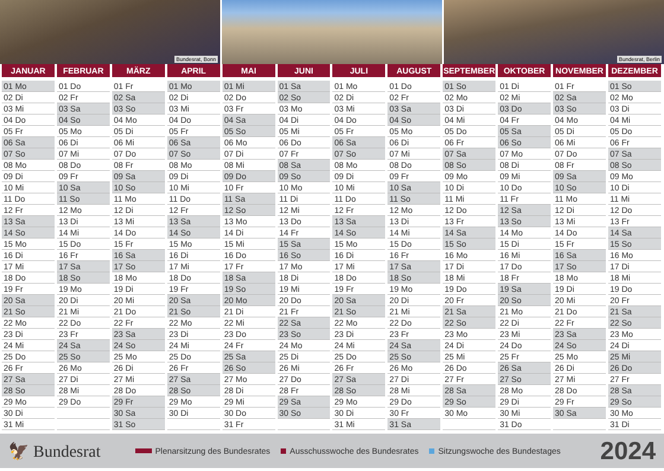Bundesrat, Bonn Bundesrat, Berlin
| JANUAR | FEBRUAR | MÄRZ | APRIL | MAI | JUNI | JULI | AUGUST | SEPTEMBER | OKTOBER | NOVEMBER | DEZEMBER |
| --- | --- | --- | --- | --- | --- | --- | --- | --- | --- | --- | --- |
| 01 Mo | 01 Do | 01 Fr | 01 Mo | 01 Mi | 01 Sa | 01 Mo | 01 Do | 01 So | 01 Di | 01 Fr | 01 So |
| 02 Di | 02 Fr | 02 Sa | 02 Di | 02 Do | 02 So | 02 Di | 02 Fr | 02 Mo | 02 Mi | 02 Sa | 02 Mo |
| 03 Mi | 03 Sa | 03 So | 03 Mi | 03 Fr | 03 Mo | 03 Mi | 03 Sa | 03 Di | 03 Do | 03 So | 03 Di |
| 04 Do | 04 So | 04 Mo | 04 Do | 04 Sa | 04 Di | 04 Do | 04 So | 04 Mi | 04 Fr | 04 Mo | 04 Mi |
| 05 Fr | 05 Mo | 05 Di | 05 Fr | 05 So | 05 Mi | 05 Fr | 05 Mo | 05 Do | 05 Sa | 05 Di | 05 Do |
| 06 Sa | 06 Di | 06 Mi | 06 Sa | 06 Mo | 06 Do | 06 Sa | 06 Di | 06 Fr | 06 So | 06 Mi | 06 Fr |
| 07 So | 07 Mi | 07 Do | 07 So | 07 Di | 07 Fr | 07 So | 07 Mi | 07 Sa | 07 Mo | 07 Do | 07 Sa |
| 08 Mo | 08 Do | 08 Fr | 08 Mo | 08 Mi | 08 Sa | 08 Mo | 08 Do | 08 So | 08 Di | 08 Fr | 08 So |
| 09 Di | 09 Fr | 09 Sa | 09 Di | 09 Do | 09 So | 09 Di | 09 Fr | 09 Mo | 09 Mi | 09 Sa | 09 Mo |
| 10 Mi | 10 Sa | 10 So | 10 Mi | 10 Fr | 10 Mo | 10 Mi | 10 Sa | 10 Di | 10 Do | 10 So | 10 Di |
| 11 Do | 11 So | 11 Mo | 11 Do | 11 Sa | 11 Di | 11 Do | 11 So | 11 Mi | 11 Fr | 11 Mo | 11 Mi |
| 12 Fr | 12 Mo | 12 Di | 12 Fr | 12 So | 12 Mi | 12 Fr | 12 Mo | 12 Do | 12 Sa | 12 Di | 12 Do |
| 13 Sa | 13 Di | 13 Mi | 13 Sa | 13 Mo | 13 Do | 13 Sa | 13 Di | 13 Fr | 13 So | 13 Mi | 13 Fr |
| 14 So | 14 Mi | 14 Do | 14 So | 14 Di | 14 Fr | 14 So | 14 Mi | 14 Sa | 14 Mo | 14 Do | 14 Sa |
| 15 Mo | 15 Do | 15 Fr | 15 Mo | 15 Mi | 15 Sa | 15 Mo | 15 Do | 15 So | 15 Di | 15 Fr | 15 So |
| 16 Di | 16 Fr | 16 Sa | 16 Di | 16 Do | 16 So | 16 Di | 16 Fr | 16 Mo | 16 Mi | 16 Sa | 16 Mo |
| 17 Mi | 17 Sa | 17 So | 17 Mi | 17 Fr | 17 Mo | 17 Mi | 17 Sa | 17 Di | 17 Do | 17 So | 17 Di |
| 18 Do | 18 So | 18 Mo | 18 Do | 18 Sa | 18 Di | 18 Do | 18 So | 18 Mi | 18 Fr | 18 Mo | 18 Mi |
| 19 Fr | 19 Mo | 19 Di | 19 Fr | 19 So | 19 Mi | 19 Fr | 19 Mo | 19 Do | 19 Sa | 19 Di | 19 Do |
| 20 Sa | 20 Di | 20 Mi | 20 Sa | 20 Mo | 20 Do | 20 Sa | 20 Di | 20 Fr | 20 So | 20 Mi | 20 Fr |
| 21 So | 21 Mi | 21 Do | 21 So | 21 Di | 21 Fr | 21 So | 21 Mi | 21 Sa | 21 Mo | 21 Do | 21 Sa |
| 22 Mo | 22 Do | 22 Fr | 22 Mo | 22 Mi | 22 Sa | 22 Mo | 22 Do | 22 So | 22 Di | 22 Fr | 22 So |
| 23 Di | 23 Fr | 23 Sa | 23 Di | 23 Do | 23 So | 23 Di | 23 Fr | 23 Mo | 23 Mi | 23 Sa | 23 Mo |
| 24 Mi | 24 Sa | 24 So | 24 Mi | 24 Fr | 24 Mo | 24 Mi | 24 Sa | 24 Di | 24 Do | 24 So | 24 Di |
| 25 Do | 25 So | 25 Mo | 25 Do | 25 Sa | 25 Di | 25 Do | 25 So | 25 Mi | 25 Fr | 25 Mo | 25 Mi |
| 26 Fr | 26 Mo | 26 Di | 26 Fr | 26 So | 26 Mi | 26 Fr | 26 Mo | 26 Do | 26 Sa | 26 Di | 26 Do |
| 27 Sa | 27 Di | 27 Mi | 27 Sa | 27 Mo | 27 Do | 27 Sa | 27 Di | 27 Fr | 27 So | 27 Mi | 27 Fr |
| 28 So | 28 Mi | 28 Do | 28 So | 28 Di | 28 Fr | 28 So | 28 Mi | 28 Sa | 28 Mo | 28 Do | 28 Sa |
| 29 Mo | 29 Do | 29 Fr | 29 Mo | 29 Mi | 29 Sa | 29 Mo | 29 Do | 29 So | 29 Di | 29 Fr | 29 So |
| 30 Di | | 30 Sa | 30 Di | 30 Do | 30 So | 30 Di | 30 Fr | 30 Mo | 30 Mi | 30 Sa | 30 Mo |
| 31 Mi | | 31 So | | 31 Fr | | 31 Mi | 31 Sa | | 31 Do | | 31 Di |
🦅 Bundesrat Plenarsitzung des Bundesrates Ausschusswoche des Bundesrates Sitzungswoche des Bundestages 2024